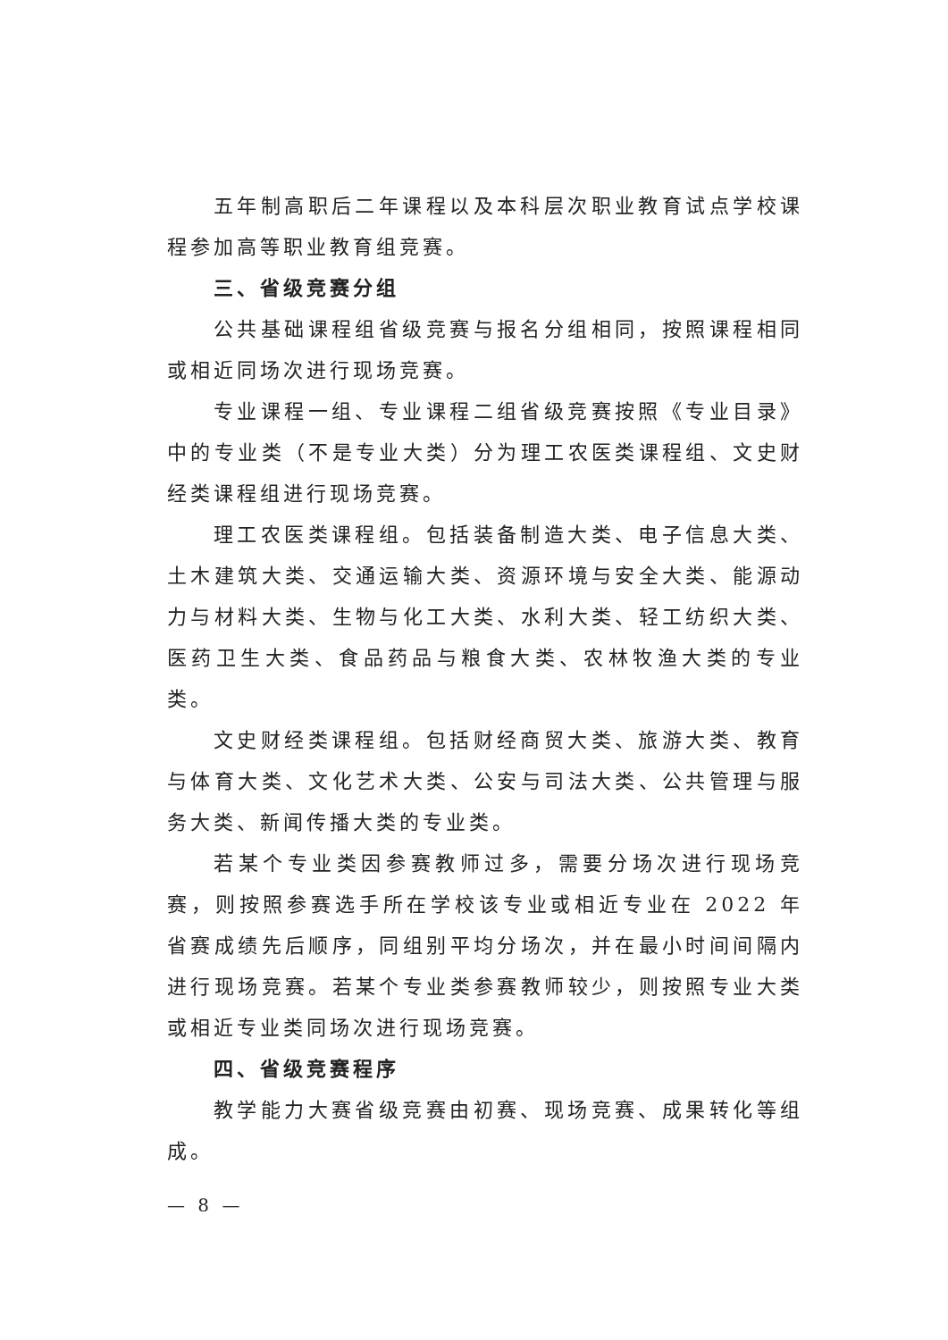五年制高职后二年课程以及本科层次职业教育试点学校课程参加高等职业教育组竞赛。
三、省级竞赛分组
公共基础课程组省级竞赛与报名分组相同，按照课程相同或相近同场次进行现场竞赛。
专业课程一组、专业课程二组省级竞赛按照《专业目录》中的专业类（不是专业大类）分为理工农医类课程组、文史财经类课程组进行现场竞赛。
理工农医类课程组。包括装备制造大类、电子信息大类、土木建筑大类、交通运输大类、资源环境与安全大类、能源动力与材料大类、生物与化工大类、水利大类、轻工纺织大类、医药卫生大类、食品药品与粮食大类、农林牧渔大类的专业类。
文史财经类课程组。包括财经商贸大类、旅游大类、教育与体育大类、文化艺术大类、公安与司法大类、公共管理与服务大类、新闻传播大类的专业类。
若某个专业类因参赛教师过多，需要分场次进行现场竞赛，则按照参赛选手所在学校该专业或相近专业在 2022 年省赛成绩先后顺序，同组别平均分场次，并在最小时间间隔内进行现场竞赛。若某个专业类参赛教师较少，则按照专业大类或相近专业类同场次进行现场竞赛。
四、省级竞赛程序
教学能力大赛省级竞赛由初赛、现场竞赛、成果转化等组成。
— 8 —